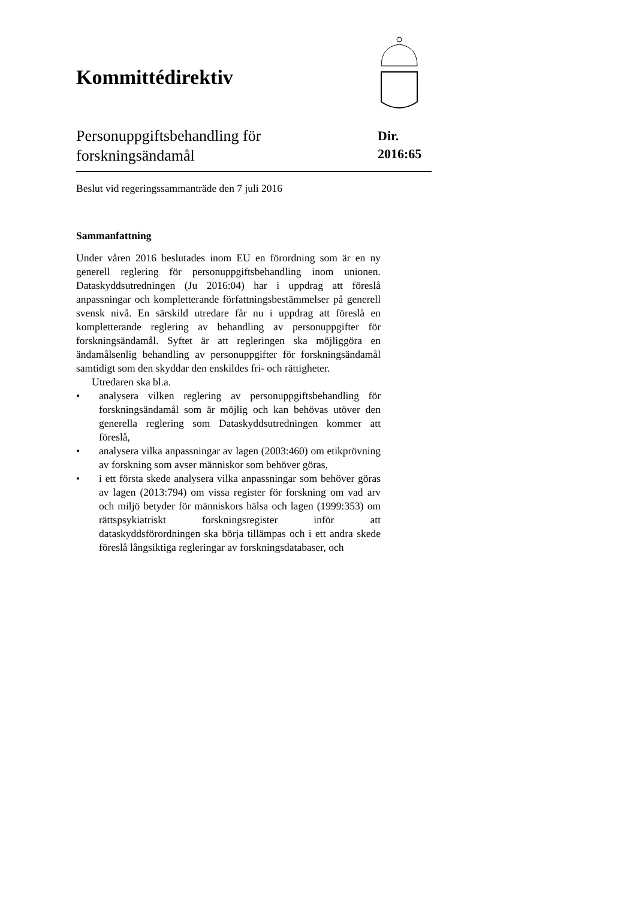Kommittédirektiv
Personuppgiftsbehandling för
forskningsändamål
Dir.
2016:65
Beslut vid regeringssammanträde den 7 juli 2016
Sammanfattning
Under våren 2016 beslutades inom EU en förordning som är en ny generell reglering för personuppgiftsbehandling inom unionen. Dataskyddsutredningen (Ju 2016:04) har i uppdrag att föreslå anpassningar och kompletterande författningsbestämmelser på generell svensk nivå. En särskild utredare får nu i uppdrag att föreslå en kompletterande reglering av behandling av personuppgifter för forskningsändamål. Syftet är att regleringen ska möjliggöra en ändamålsenlig behandling av personuppgifter för forskningsändamål samtidigt som den skyddar den enskildes fri- och rättigheter.
Utredaren ska bl.a.
• analysera vilken reglering av personuppgiftsbehandling för forskningsändamål som är möjlig och kan behövas utöver den generella reglering som Dataskyddsutredningen kommer att föreslå,
• analysera vilka anpassningar av lagen (2003:460) om etikprövning av forskning som avser människor som behöver göras,
• i ett första skede analysera vilka anpassningar som behöver göras av lagen (2013:794) om vissa register för forskning om vad arv och miljö betyder för människors hälsa och lagen (1999:353) om rättspsykiatriskt forskningsregister inför att dataskyddsförordningen ska börja tillämpas och i ett andra skede föreslå långsiktiga regleringar av forskningsdatabaser, och